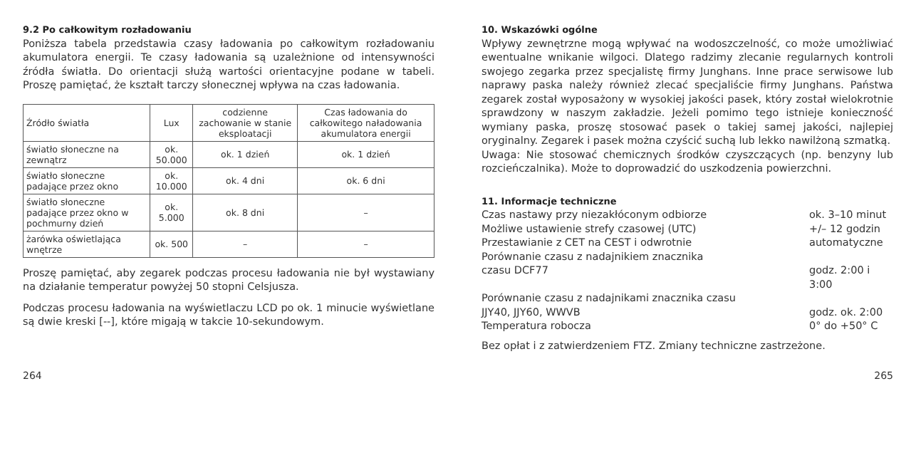9.2 Po całkowitym rozładowaniu
Poniższa tabela przedstawia czasy ładowania po całkowitym rozładowaniu akumulatora energii. Te czasy ładowania są uzależnione od intensywności źródła światła. Do orientacji służą wartości orientacyjne podane w tabeli. Proszę pamiętać, że kształt tarczy słonecznej wpływa na czas ładowania.
| Źródło światła | Lux | codzienne zachowanie w stanie eksploatacji | Czas ładowania do całkowitego naładowania akumulatora energii |
| --- | --- | --- | --- |
| światło słoneczne na zewnątrz | ok. 50.000 | ok. 1 dzień | ok. 1 dzień |
| światło słoneczne padające przez okno | ok. 10.000 | ok. 4 dni | ok. 6 dni |
| światło słoneczne padające przez okno w pochmurny dzień | ok. 5.000 | ok. 8 dni | – |
| żarówka oświetlająca wnętrze | ok. 500 | – | – |
Proszę pamiętać, aby zegarek podczas procesu ładowania nie był wystawiany na działanie temperatur powyżej 50 stopni Celsjusza.
Podczas procesu ładowania na wyświetlaczu LCD po ok. 1 minucie wyświetlane są dwie kreski [--], które migają w takcie 10-sekundowym.
10. Wskazówki ogólne
Wpływy zewnętrzne mogą wpływać na wodoszczelność, co może umożliwiać ewentualne wnikanie wilgoci. Dlatego radzimy zlecanie regularnych kontroli swojego zegarka przez specjalistę firmy Junghans. Inne prace serwisowe lub naprawy paska należy również zlecać specjaliście firmy Junghans. Państwa zegarek został wyposażony w wysokiej jakości pasek, który został wielokrotnie sprawdzony w naszym zakładzie. Jeżeli pomimo tego istnieje konieczność wymiany paska, proszę stosować pasek o takiej samej jakości, najlepiej oryginalny. Zegarek i pasek można czyścić suchą lub lekko nawilżoną szmatką.
Uwaga: Nie stosować chemicznych środków czyszczących (np. benzyny lub rozcieńczalnika). Może to doprowadzić do uszkodzenia powierzchni.
11. Informacje techniczne
Czas nastawy przy niezakłóconym odbiorze ok. 3–10 minut
Możliwe ustawienie strefy czasowej (UTC) +/– 12 godzin
Przestawianie z CET na CEST i odwrotnie automatyczne
Porównanie czasu z nadajnikiem znacznika
czasu DCF77 godz. 2:00 i 3:00
Porównanie czasu z nadajnikami znacznika czasu
JJY40, JJY60, WWVB godz. ok. 2:00
Temperatura robocza 0° do +50° C
Bez opłat i z zatwierdzeniem FTZ. Zmiany techniczne zastrzeżone.
264 265